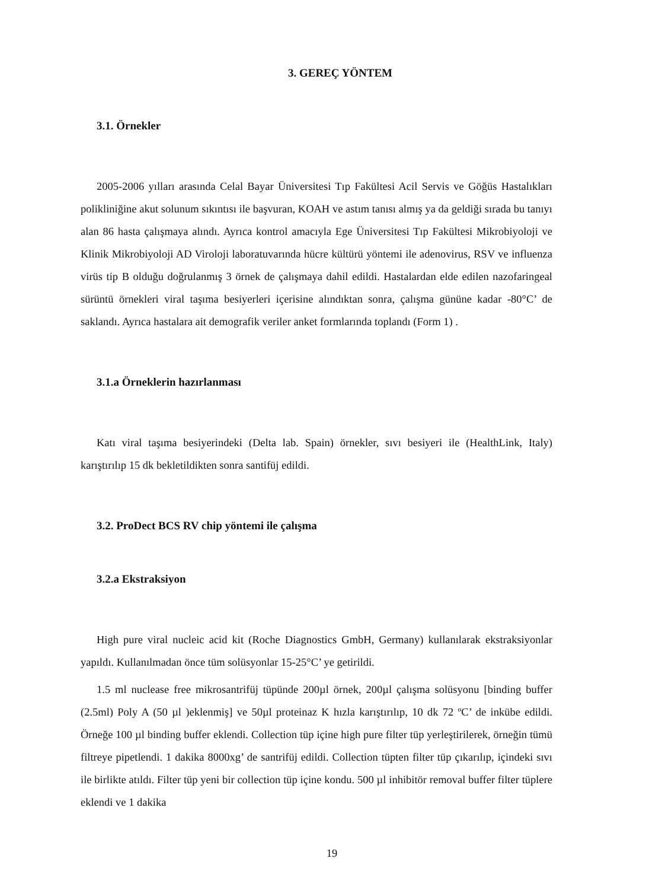3. GEREÇ YÖNTEM
3.1. Örnekler
2005-2006 yılları arasında Celal Bayar Üniversitesi Tıp Fakültesi Acil Servis ve Göğüs Hastalıkları polikliniğine akut solunum sıkıntısı ile başvuran, KOAH ve astım tanısı almış ya da geldiği sırada bu tanıyı alan 86 hasta çalışmaya alındı. Ayrıca kontrol amacıyla Ege Üniversitesi Tıp Fakültesi Mikrobiyoloji ve Klinik Mikrobiyoloji AD Viroloji laboratuvarında hücre kültürü yöntemi ile adenovirus, RSV ve influenza virüs tip B olduğu doğrulanmış 3 örnek de çalışmaya dahil edildi. Hastalardan elde edilen nazofaringeal sürüntü örnekleri viral taşıma besiyerleri içerisine alındıktan sonra, çalışma gününe kadar -80°C’ de saklandı. Ayrıca hastalara ait demografik veriler anket formlarında toplandı (Form 1) .
3.1.a Örneklerin hazırlanması
Katı viral taşıma besiyerindeki (Delta lab. Spain) örnekler, sıvı besiyeri ile (HealthLink, Italy) karıştırılıp 15 dk bekletildikten sonra santifüj edildi.
3.2. ProDect BCS RV chip yöntemi ile çalışma
3.2.a Ekstraksiyon
High pure viral nucleic acid kit (Roche Diagnostics GmbH, Germany) kullanılarak ekstraksiyonlar yapıldı. Kullanılmadan önce tüm solüsyonlar 15-25°C’ ye getirildi.
1.5 ml nuclease free mikrosantrifüj tüpünde 200µl örnek, 200µl çalışma solüsyonu [binding buffer (2.5ml) Poly A (50 µl )eklenmiş] ve 50µl proteinaz K hızla karıştırılıp, 10 dk 72 ºC’ de inkübe edildi. Örneğe 100 µl binding buffer eklendi. Collection tüp içine high pure filter tüp yerleştirilerek, örneğin tümü filtreye pipetlendi. 1 dakika 8000xg’ de santrifüj edildi. Collection tüpten filter tüp çıkarılıp, içindeki sıvı ile birlikte atıldı. Filter tüp yeni bir collection tüp içine kondu. 500 µl inhibitör removal buffer filter tüplere eklendi ve 1 dakika
19